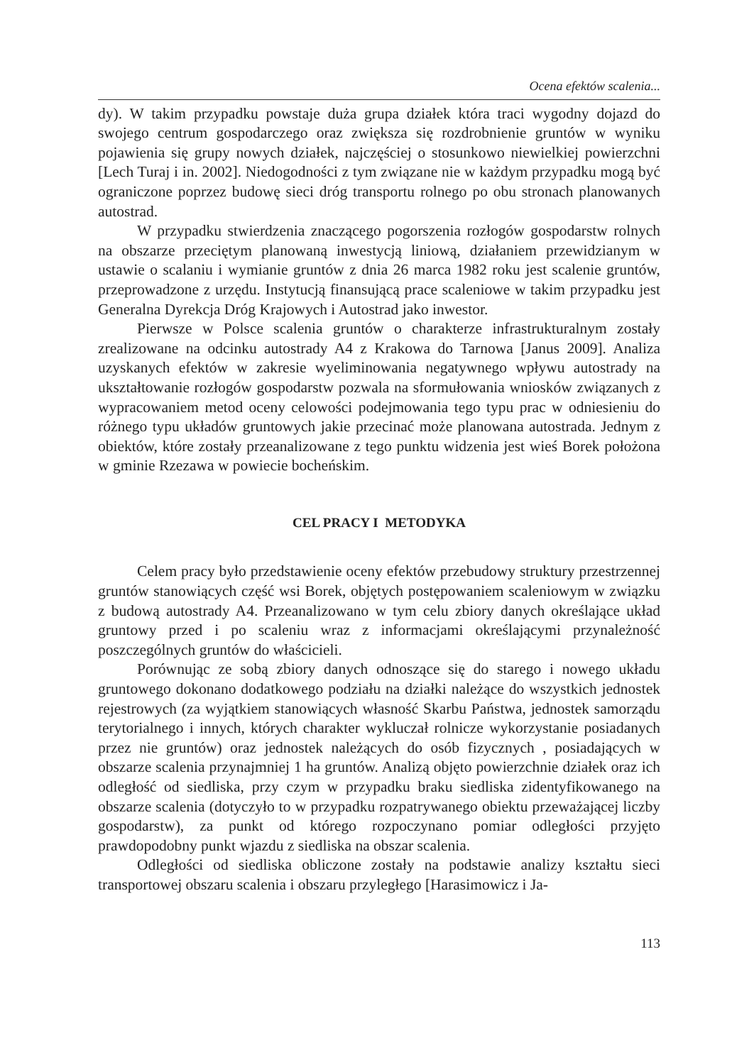Ocena efektów scalenia...
dy). W takim przypadku powstaje duża grupa działek która traci wygodny dojazd do swojego centrum gospodarczego oraz zwiększa się rozdrobnienie gruntów w wyniku pojawienia się grupy nowych działek, najczęściej o stosunkowo niewielkiej powierzchni [Lech Turaj i in. 2002]. Niedogodności z tym związane nie w każdym przypadku mogą być ograniczone poprzez budowę sieci dróg transportu rolnego po obu stronach planowanych autostrad.
W przypadku stwierdzenia znaczącego pogorszenia rozłogów gospodarstw rolnych na obszarze przeciętym planowaną inwestycją liniową, działaniem przewidzianym w ustawie o scalaniu i wymianie gruntów z dnia 26 marca 1982 roku jest scalenie gruntów, przeprowadzone z urzędu. Instytucją finansującą prace scaleniowe w takim przypadku jest Generalna Dyrekcja Dróg Krajowych i Autostrad jako inwestor.
Pierwsze w Polsce scalenia gruntów o charakterze infrastrukturalnym zostały zrealizowane na odcinku autostrady A4 z Krakowa do Tarnowa [Janus 2009]. Analiza uzyskanych efektów w zakresie wyeliminowania negatywnego wpływu autostrady na ukształtowanie rozłogów gospodarstw pozwala na sformułowania wniosków związanych z wypracowaniem metod oceny celowości podejmowania tego typu prac w odniesieniu do różnego typu układów gruntowych jakie przecinać może planowana autostrada. Jednym z obiektów, które zostały przeanalizowane z tego punktu widzenia jest wieś Borek położona w gminie Rzezawa w powiecie bocheńskim.
CEL PRACY I METODYKA
Celem pracy było przedstawienie oceny efektów przebudowy struktury przestrzennej gruntów stanowiących część wsi Borek, objętych postępowaniem scaleniowym w związku z budową autostrady A4. Przeanalizowano w tym celu zbiory danych określające układ gruntowy przed i po scaleniu wraz z informacjami określającymi przynależność poszczególnych gruntów do właścicieli.
Porównując ze sobą zbiory danych odnoszące się do starego i nowego układu gruntowego dokonano dodatkowego podziału na działki należące do wszystkich jednostek rejestrowych (za wyjątkiem stanowiących własność Skarbu Państwa, jednostek samorządu terytorialnego i innych, których charakter wykluczał rolnicze wykorzystanie posiadanych przez nie gruntów) oraz jednostek należących do osób fizycznych , posiadających w obszarze scalenia przynajmniej 1 ha gruntów. Analizą objęto powierzchnie działek oraz ich odległość od siedliska, przy czym w przypadku braku siedliska zidentyfikowanego na obszarze scalenia (dotyczyło to w przypadku rozpatrywanego obiektu przeważającej liczby gospodarstw), za punkt od którego rozpoczynano pomiar odległości przyjęto prawdopodobny punkt wjazdu z siedliska na obszar scalenia.
Odległości od siedliska obliczone zostały na podstawie analizy kształtu sieci transportowej obszaru scalenia i obszaru przyległego [Harasimowicz i Ja-
113